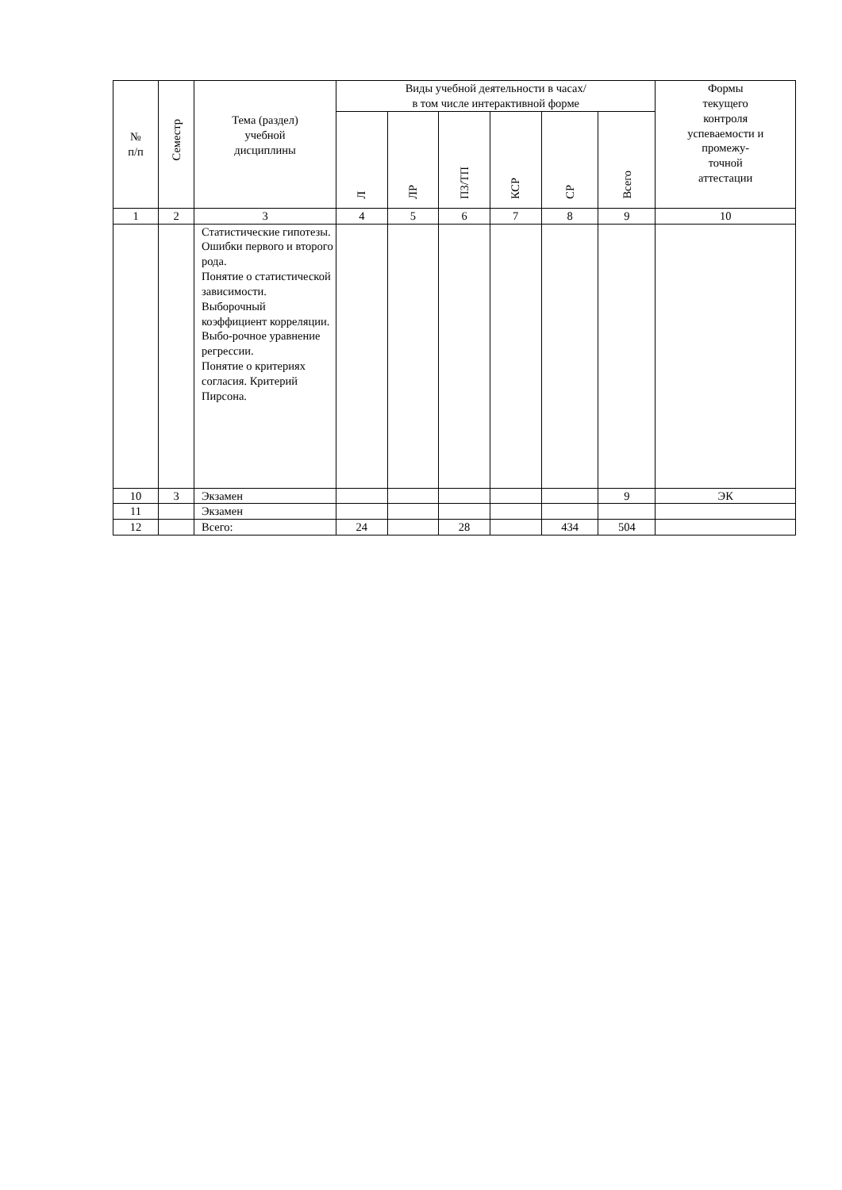| № п/п | Семестр | Тема (раздел) учебной дисциплины | Виды учебной деятельности в часах/ в том числе интерактивной форме | | | | | | Формы текущего контроля успеваемости и промежу- точной аттестации |
| --- | --- | --- | --- | --- | --- | --- | --- | --- | --- |
| | | | Л | ЛР | ПЗ/ТП | КСР | СР | Всего | |
| 1 | 2 | 3 | 4 | 5 | 6 | 7 | 8 | 9 | 10 |
| | | Статистические гипотезы. Ошибки первого и второго рода. Понятие о статистической зависимости. Выборочный коэффициент корреляции. Выбо-рочное уравнение регрессии. Понятие о критериях согласия. Критерий Пирсона. | | | | | | | |
| 10 | 3 | Экзамен | | | | | | 9 | ЭК |
| 11 | | Экзамен | | | | | | | |
| 12 | | Всего: | 24 | | 28 | | 434 | 504 | |